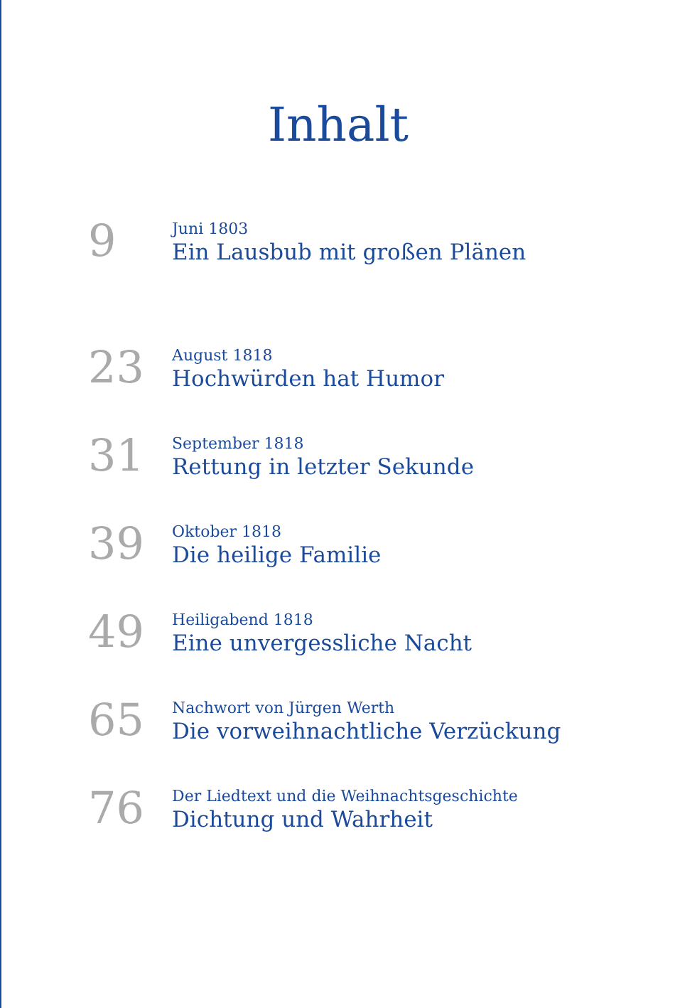Inhalt
9
Juni 1803
Ein Lausbub mit großen Plänen
23
August 1818
Hochwürden hat Humor
31
September 1818
Rettung in letzter Sekunde
39
Oktober 1818
Die heilige Familie
49
Heiligabend 1818
Eine unvergessliche Nacht
65
Nachwort von Jürgen Werth
Die vorweihnachtliche Verzückung
76
Der Liedtext und die Weihnachtsgeschichte
Dichtung und Wahrheit